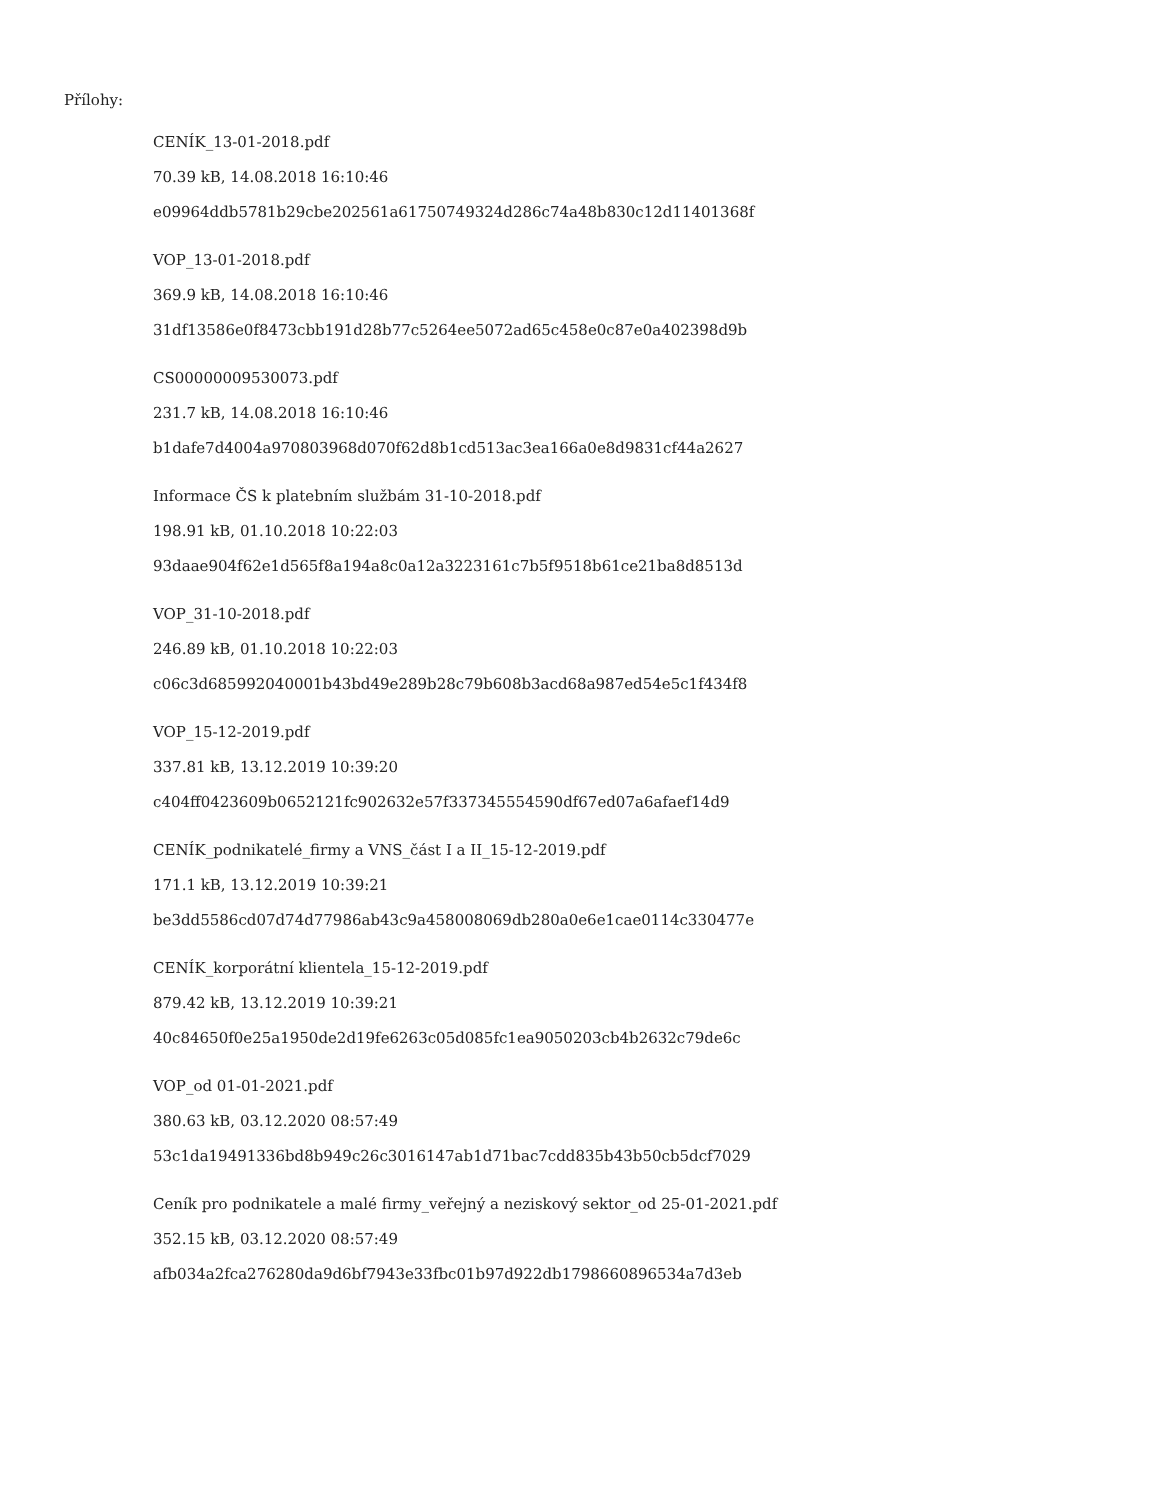Přílohy:
CENÍK_13-01-2018.pdf
70.39 kB, 14.08.2018 16:10:46
e09964ddb5781b29cbe202561a61750749324d286c74a48b830c12d11401368f
VOP_13-01-2018.pdf
369.9 kB, 14.08.2018 16:10:46
31df13586e0f8473cbb191d28b77c5264ee5072ad65c458e0c87e0a402398d9b
CS00000009530073.pdf
231.7 kB, 14.08.2018 16:10:46
b1dafe7d4004a970803968d070f62d8b1cd513ac3ea166a0e8d9831cf44a2627
Informace ČS k platebním službám 31-10-2018.pdf
198.91 kB, 01.10.2018 10:22:03
93daae904f62e1d565f8a194a8c0a12a3223161c7b5f9518b61ce21ba8d8513d
VOP_31-10-2018.pdf
246.89 kB, 01.10.2018 10:22:03
c06c3d685992040001b43bd49e289b28c79b608b3acd68a987ed54e5c1f434f8
VOP_15-12-2019.pdf
337.81 kB, 13.12.2019 10:39:20
c404ff0423609b0652121fc902632e57f337345554590df67ed07a6afaef14d9
CENÍK_podnikatelé_firmy a VNS_část I a II_15-12-2019.pdf
171.1 kB, 13.12.2019 10:39:21
be3dd5586cd07d74d77986ab43c9a458008069db280a0e6e1cae0114c330477e
CENÍK_korporátní klientela_15-12-2019.pdf
879.42 kB, 13.12.2019 10:39:21
40c84650f0e25a1950de2d19fe6263c05d085fc1ea9050203cb4b2632c79de6c
VOP_od 01-01-2021.pdf
380.63 kB, 03.12.2020 08:57:49
53c1da19491336bd8b949c26c3016147ab1d71bac7cdd835b43b50cb5dcf7029
Ceník pro podnikatele a malé firmy_veřejný a neziskový sektor_od 25-01-2021.pdf
352.15 kB, 03.12.2020 08:57:49
afb034a2fca276280da9d6bf7943e33fbc01b97d922db1798660896534a7d3eb